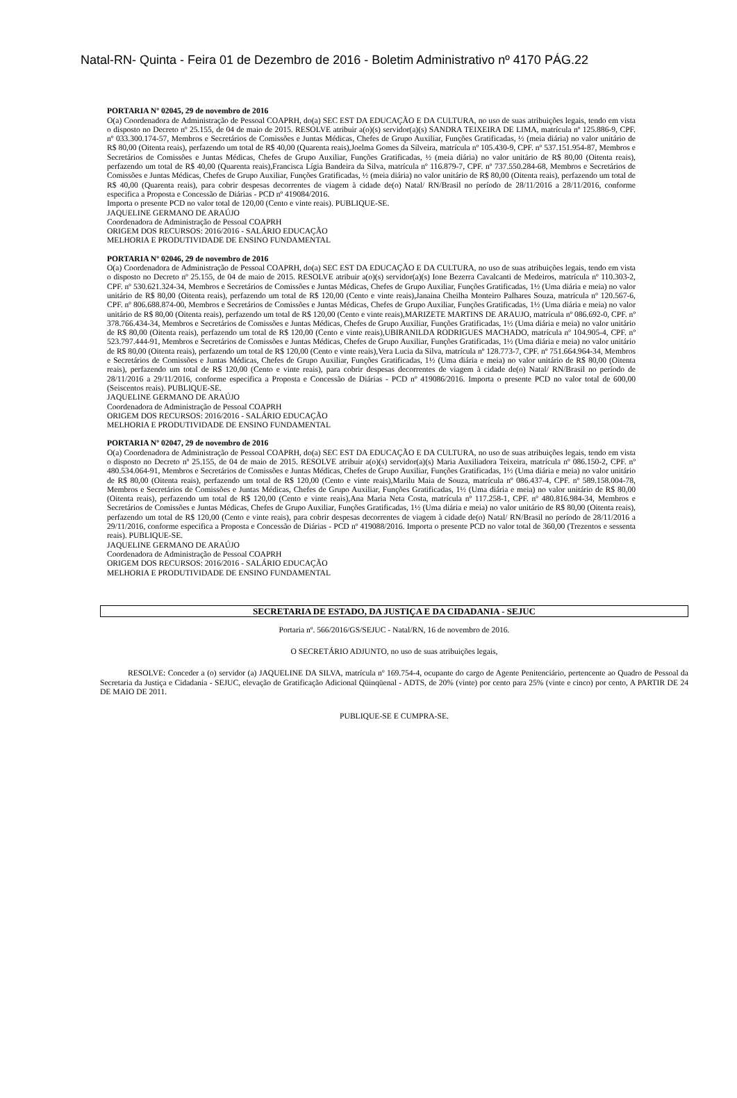Natal-RN- Quinta - Feira 01 de Dezembro de 2016 - Boletim Administrativo nº 4170 PÁG.22
PORTARIA Nº 02045, 29 de novembro de 2016
O(a) Coordenadora de Administração de Pessoal COAPRH, do(a) SEC EST DA EDUCAÇÃO E DA CULTURA, no uso de suas atribuições legais, tendo em vista o disposto no Decreto nº 25.155, de 04 de maio de 2015. RESOLVE atribuir a(o)(s) servidor(a)(s) SANDRA TEIXEIRA DE LIMA, matrícula nº 125.886-9, CPF. nº 033.300.174-57, Membros e Secretários de Comissões e Juntas Médicas, Chefes de Grupo Auxiliar, Funções Gratificadas, ½ (meia diária) no valor unitário de R$ 80,00 (Oitenta reais), perfazendo um total de R$ 40,00 (Quarenta reais),Joelma Gomes da Silveira, matrícula nº 105.430-9, CPF. nº 537.151.954-87, Membros e Secretários de Comissões e Juntas Médicas, Chefes de Grupo Auxiliar, Funções Gratificadas, ½ (meia diária) no valor unitário de R$ 80,00 (Oitenta reais), perfazendo um total de R$ 40,00 (Quarenta reais),Francisca Lígia Bandeira da Silva, matrícula nº 116.879-7, CPF. nº 737.550.284-68, Membros e Secretários de Comissões e Juntas Médicas, Chefes de Grupo Auxiliar, Funções Gratificadas, ½ (meia diária) no valor unitário de R$ 80,00 (Oitenta reais), perfazendo um total de R$ 40,00 (Quarenta reais), para cobrir despesas decorrentes de viagem à cidade de(o) Natal/ RN/Brasil no período de 28/11/2016 a 28/11/2016, conforme especifica a Proposta e Concessão de Diárias - PCD nº 419084/2016.
Importa o presente PCD no valor total de 120,00 (Cento e vinte reais). PUBLIQUE-SE.
JAQUELINE GERMANO DE ARAÚJO
Coordenadora de Administração de Pessoal COAPRH
ORIGEM DOS RECURSOS: 2016/2016 - SALÁRIO EDUCAÇÃO
MELHORIA E PRODUTIVIDADE DE ENSINO FUNDAMENTAL
PORTARIA Nº 02046, 29 de novembro de 2016
O(a) Coordenadora de Administração de Pessoal COAPRH, do(a) SEC EST DA EDUCAÇÃO E DA CULTURA, no uso de suas atribuições legais, tendo em vista o disposto no Decreto nº 25.155, de 04 de maio de 2015. RESOLVE atribuir a(o)(s) servidor(a)(s) Ione Bezerra Cavalcanti de Medeiros, matrícula nº 110.303-2, CPF. nº 530.621.324-34, Membros e Secretários de Comissões e Juntas Médicas, Chefes de Grupo Auxiliar, Funções Gratificadas, 1½ (Uma diária e meia) no valor unitário de R$ 80,00 (Oitenta reais), perfazendo um total de R$ 120,00 (Cento e vinte reais),Janaina Cheilha Monteiro Palhares Souza, matrícula nº 120.567-6, CPF. nº 806.688.874-00, Membros e Secretários de Comissões e Juntas Médicas, Chefes de Grupo Auxiliar, Funções Gratificadas, 1½ (Uma diária e meia) no valor unitário de R$ 80,00 (Oitenta reais), perfazendo um total de R$ 120,00 (Cento e vinte reais),MARIZETE MARTINS DE ARAUJO, matrícula nº 086.692-0, CPF. nº 378.766.434-34, Membros e Secretários de Comissões e Juntas Médicas, Chefes de Grupo Auxiliar, Funções Gratificadas, 1½ (Uma diária e meia) no valor unitário de R$ 80,00 (Oitenta reais), perfazendo um total de R$ 120,00 (Cento e vinte reais),UBIRANILDA RODRIGUES MACHADO, matrícula nº 104.905-4, CPF. nº 523.797.444-91, Membros e Secretários de Comissões e Juntas Médicas, Chefes de Grupo Auxiliar, Funções Gratificadas, 1½ (Uma diária e meia) no valor unitário de R$ 80,00 (Oitenta reais), perfazendo um total de R$ 120,00 (Cento e vinte reais),Vera Lucia da Silva, matrícula nº 128.773-7, CPF. nº 751.664.964-34, Membros e Secretários de Comissões e Juntas Médicas, Chefes de Grupo Auxiliar, Funções Gratificadas, 1½ (Uma diária e meia) no valor unitário de R$ 80,00 (Oitenta reais), perfazendo um total de R$ 120,00 (Cento e vinte reais), para cobrir despesas decorrentes de viagem à cidade de(o) Natal/ RN/Brasil no período de 28/11/2016 a 29/11/2016, conforme especifica a Proposta e Concessão de Diárias - PCD nº 419086/2016. Importa o presente PCD no valor total de 600,00 (Seiscentos reais). PUBLIQUE-SE.
JAQUELINE GERMANO DE ARAÚJO
Coordenadora de Administração de Pessoal COAPRH
ORIGEM DOS RECURSOS: 2016/2016 - SALÁRIO EDUCAÇÃO
MELHORIA E PRODUTIVIDADE DE ENSINO FUNDAMENTAL
PORTARIA Nº 02047, 29 de novembro de 2016
O(a) Coordenadora de Administração de Pessoal COAPRH, do(a) SEC EST DA EDUCAÇÃO E DA CULTURA, no uso de suas atribuições legais, tendo em vista o disposto no Decreto nº 25.155, de 04 de maio de 2015. RESOLVE atribuir a(o)(s) servidor(a)(s) Maria Auxiliadora Teixeira, matrícula nº 086.150-2, CPF. nº 480.534.064-91, Membros e Secretários de Comissões e Juntas Médicas, Chefes de Grupo Auxiliar, Funções Gratificadas, 1½ (Uma diária e meia) no valor unitário de R$ 80,00 (Oitenta reais), perfazendo um total de R$ 120,00 (Cento e vinte reais),Marilu Maia de Souza, matrícula nº 086.437-4, CPF. nº 589.158.004-78, Membros e Secretários de Comissões e Juntas Médicas, Chefes de Grupo Auxiliar, Funções Gratificadas, 1½ (Uma diária e meia) no valor unitário de R$ 80,00 (Oitenta reais), perfazendo um total de R$ 120,00 (Cento e vinte reais),Ana Maria Neta Costa, matrícula nº 117.258-1, CPF. nº 480.816.984-34, Membros e Secretários de Comissões e Juntas Médicas, Chefes de Grupo Auxiliar, Funções Gratificadas, 1½ (Uma diária e meia) no valor unitário de R$ 80,00 (Oitenta reais), perfazendo um total de R$ 120,00 (Cento e vinte reais), para cobrir despesas decorrentes de viagem à cidade de(o) Natal/ RN/Brasil no período de 28/11/2016 a 29/11/2016, conforme especifica a Proposta e Concessão de Diárias - PCD nº 419088/2016. Importa o presente PCD no valor total de 360,00 (Trezentos e sessenta reais). PUBLIQUE-SE.
JAQUELINE GERMANO DE ARAÚJO
Coordenadora de Administração de Pessoal COAPRH
ORIGEM DOS RECURSOS: 2016/2016 - SALÁRIO EDUCAÇÃO
MELHORIA E PRODUTIVIDADE DE ENSINO FUNDAMENTAL
SECRETARIA DE ESTADO, DA JUSTIÇA E DA CIDADANIA - SEJUC
Portaria nº. 566/2016/GS/SEJUC - Natal/RN, 16 de novembro de 2016.
O SECRETÁRIO ADJUNTO, no uso de suas atribuições legais,
RESOLVE: Conceder a (o) servidor (a) JAQUELINE DA SILVA, matrícula nº 169.754-4, ocupante do cargo de Agente Penitenciário, pertencente ao Quadro de Pessoal da Secretaria da Justiça e Cidadania - SEJUC, elevação de Gratificação Adicional Qüinqüenal - ADTS, de 20% (vinte) por cento para 25% (vinte e cinco) por cento, A PARTIR DE 24 DE MAIO DE 2011.
PUBLIQUE-SE E CUMPRA-SE.